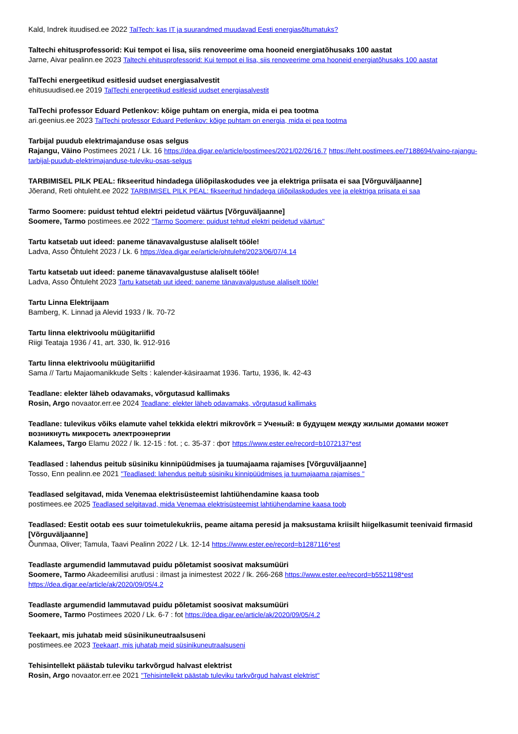Kald, Indrek ituudised.ee 2022 TalTech: kas IT ja suurandmed muudavad Eesti energiasõltumatuks?
Taltechi ehitusprofessorid: Kui tempot ei lisa, siis renoveerime oma hooneid energiatõhusaks 100 aastat
Jarne, Aivar pealinn.ee 2023 Taltechi ehitusprofessorid: Kui tempot ei lisa, siis renoveerime oma hooneid energiatõhusaks 100 aastat
TalTechi energeetikud esitlesid uudset energiasalvestit
ehitusuudised.ee 2019 TalTechi energeetikud esitlesid uudset energiasalvestit
TalTechi professor Eduard Petlenkov: kõige puhtam on energia, mida ei pea tootma
ari.geenius.ee 2023 TalTechi professor Eduard Petlenkov: kõige puhtam on energia, mida ei pea tootma
Tarbijal puudub elektrimajanduse osas selgus
Rajangu, Väino Postimees 2021 / Lk. 16 https://dea.digar.ee/article/postimees/2021/02/26/16.7 https://leht.postimees.ee/7188694/vaino-rajangu-tarbijal-puudub-elektrimajanduse-tuleviku-osas-selgus
TARBIMISEL PILK PEAL: fikseeritud hindadega üliõpilaskodudes vee ja elektriga priisata ei saa [Võrguväljaanne]
Jõerand, Reti ohtuleht.ee 2022 TARBIMISEL PILK PEAL: fikseeritud hindadega üliõpilaskodudes vee ja elektriga priisata ei saa
Tarmo Soomere: puidust tehtud elektri peidetud väärtus [Võrguväljaanne]
Soomere, Tarmo postimees.ee 2022 "Tarmo Soomere: puidust tehtud elektri peidetud väärtus"
Tartu katsetab uut ideed: paneme tänavavalgustuse alaliselt tööle!
Ladva, Asso Õhtuleht 2023 / Lk. 6 https://dea.digar.ee/article/ohtuleht/2023/06/07/4.14
Tartu katsetab uut ideed: paneme tänavavalgustuse alaliselt tööle!
Ladva, Asso Õhtuleht 2023 Tartu katsetab uut ideed: paneme tänavavalgustuse alaliselt tööle!
Tartu Linna Elektrijaam
Bamberg, K. Linnad ja Alevid 1933 / lk. 70-72
Tartu linna elektrivoolu müügitariifid
Riigi Teataja 1936 / 41, art. 330, lk. 912-916
Tartu linna elektrivoolu müügitariifid
Sama // Tartu Majaomanikkude Selts : kalender-käsiraamat 1936. Tartu, 1936, lk. 42-43
Teadlane: elekter läheb odavamaks, võrgutasud kallimaks
Rosin, Argo novaator.err.ee 2024 Teadlane: elekter läheb odavamaks, võrgutasud kallimaks
Teadlane: tulevikus võiks elamute vahel tekkida elektri mikrovõrk = Ученый: в будущем между жилыми домами может возникнуть микросеть электроэнергии
Kalamees, Targo Elamu 2022 / lk. 12-15 : fot. ; c. 35-37 : фот https://www.ester.ee/record=b1072137*est
Teadlased : lahendus peitub süsiniku kinnipüüdmises ja tuumajaama rajamises [Võrguväljaanne]
Tosso, Enn pealinn.ee 2021 "Teadlased: lahendus peitub süsiniku kinnipüüdmises ja tuumajaama rajamises "
Teadlased selgitavad, mida Venemaa elektrisüsteemist lahtiühendamine kaasa toob
postimees.ee 2025 Teadlased selgitavad, mida Venemaa elektrisüsteemist lahtiühendamine kaasa toob
Teadlased: Eestit ootab ees suur toimetulekukriis, peame aitama peresid ja maksustama kriisilt hiigelkasumit teenivaid firmasid [Võrguväljaanne]
Õunmaa, Oliver; Tamula, Taavi Pealinn 2022 / Lk. 12-14 https://www.ester.ee/record=b1287116*est
Teadlaste argumendid lammutavad puidu põletamist soosivat maksumüüri
Soomere, Tarmo Akadeemilisi arutlusi : ilmast ja inimestest 2022 / lk. 266-268 https://www.ester.ee/record=b5521198*est https://dea.digar.ee/article/ak/2020/09/05/4.2
Teadlaste argumendid lammutavad puidu põletamist soosivat maksumüüri
Soomere, Tarmo Postimees 2020 / Lk. 6-7 : fot https://dea.digar.ee/article/ak/2020/09/05/4.2
Teekaart, mis juhatab meid süsinikuneutraalsuseni
postimees.ee 2023 Teekaart, mis juhatab meid süsinikuneutraalsuseni
Tehisintellekt päästab tuleviku tarkvõrgud halvast elektrist
Rosin, Argo novaator.err.ee 2021 "Tehisintellekt päästab tuleviku tarkvõrgud halvast elektrist"